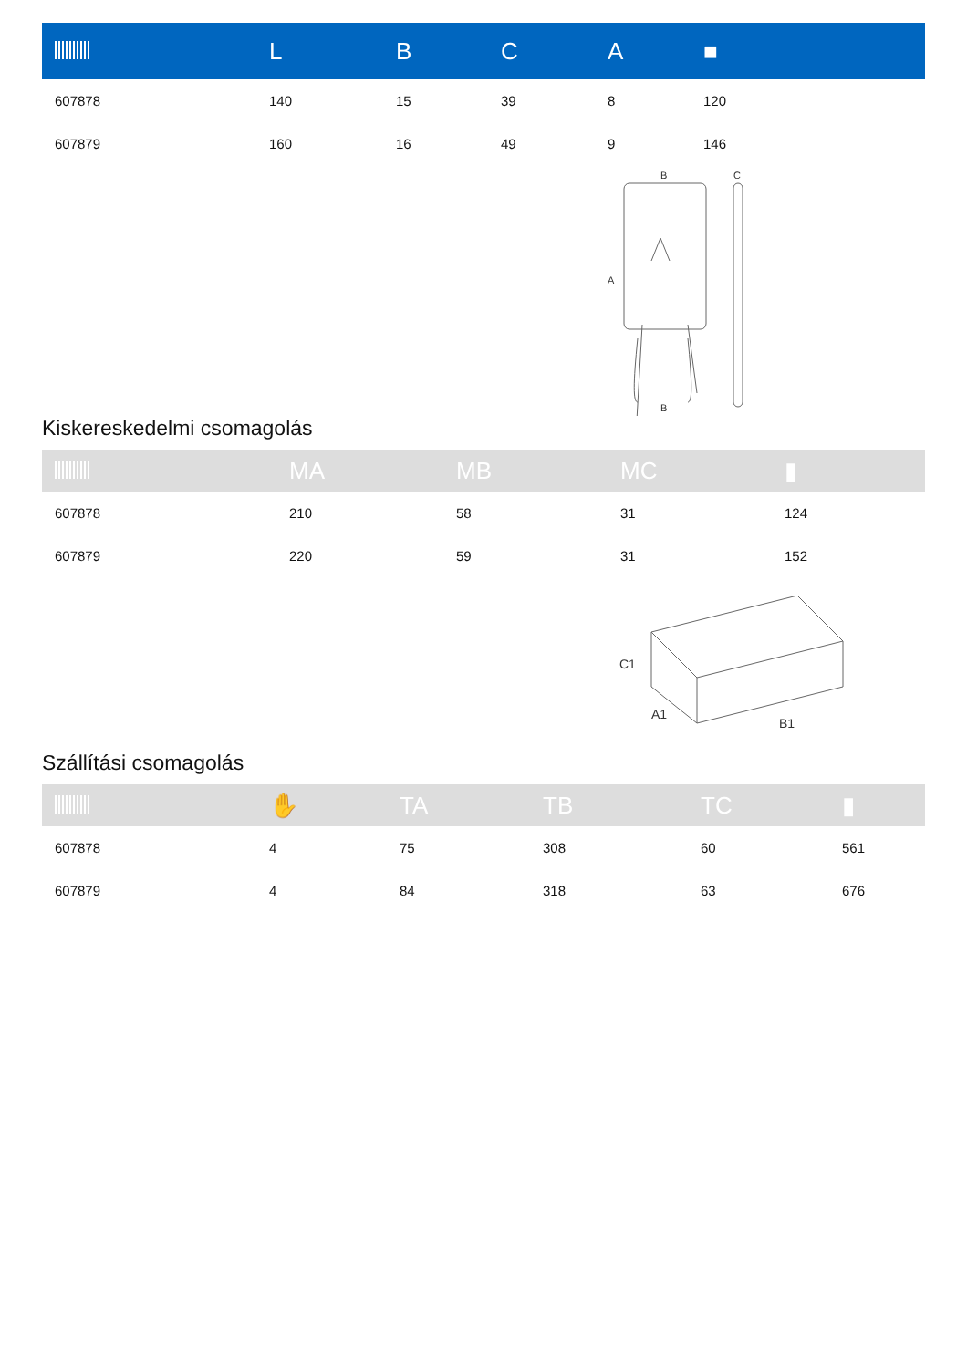| | L | B | C | A | ■ |
| --- | --- | --- | --- | --- | --- |
| 607878 | 140 | 15 | 39 | 8 | 120 |
| 607879 | 160 | 16 | 49 | 9 | 146 |
B
A
B
C
Kiskereskedelmi csomagolás
| | MA | MB | MC | ▮ |
| --- | --- | --- | --- | --- |
| 607878 | 210 | 58 | 31 | 124 |
| 607879 | 220 | 59 | 31 | 152 |
C1
A1
B1
Szállítási csomagolás
| | ✋ | TA | TB | TC | ▮ |
| --- | --- | --- | --- | --- | --- |
| 607878 | 4 | 75 | 308 | 60 | 561 |
| 607879 | 4 | 84 | 318 | 63 | 676 |